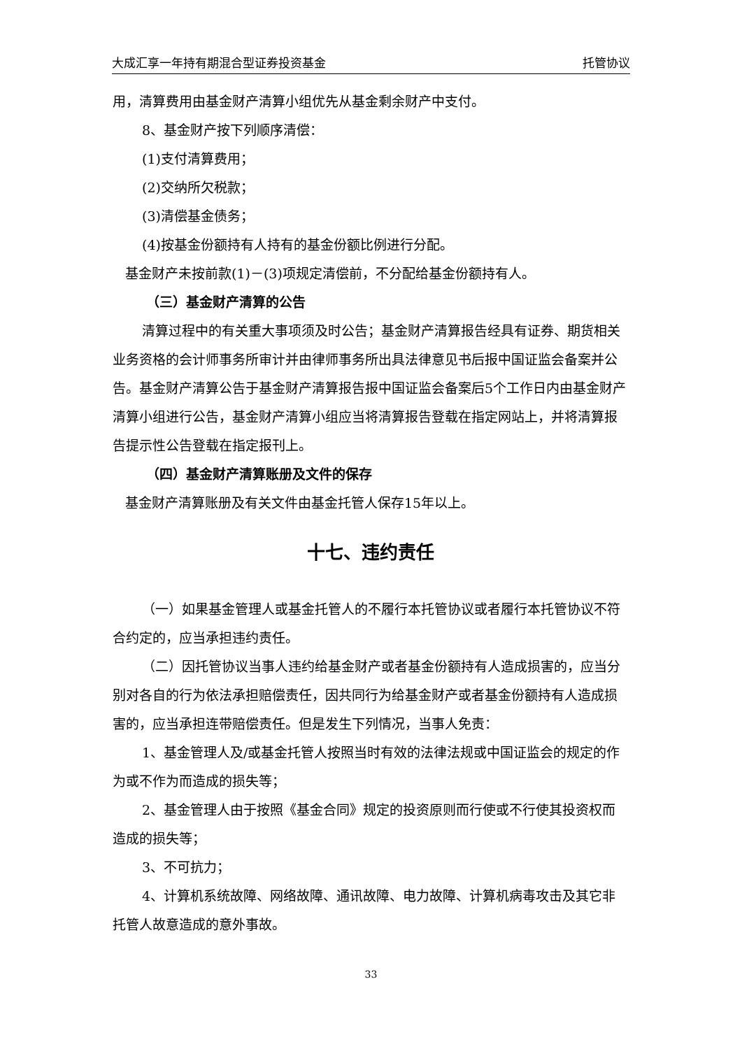大成汇享一年持有期混合型证券投资基金 托管协议
用，清算费用由基金财产清算小组优先从基金剩余财产中支付。
8、基金财产按下列顺序清偿：
(1)支付清算费用；
(2)交纳所欠税款；
(3)清偿基金债务；
(4)按基金份额持有人持有的基金份额比例进行分配。
基金财产未按前款(1)－(3)项规定清偿前，不分配给基金份额持有人。
（三）基金财产清算的公告
清算过程中的有关重大事项须及时公告；基金财产清算报告经具有证券、期货相关业务资格的会计师事务所审计并由律师事务所出具法律意见书后报中国证监会备案并公告。基金财产清算公告于基金财产清算报告报中国证监会备案后5个工作日内由基金财产清算小组进行公告，基金财产清算小组应当将清算报告登载在指定网站上，并将清算报告提示性公告登载在指定报刊上。
（四）基金财产清算账册及文件的保存
基金财产清算账册及有关文件由基金托管人保存15年以上。
十七、违约责任
（一）如果基金管理人或基金托管人的不履行本托管协议或者履行本托管协议不符合约定的，应当承担违约责任。
（二）因托管协议当事人违约给基金财产或者基金份额持有人造成损害的，应当分别对各自的行为依法承担赔偿责任，因共同行为给基金财产或者基金份额持有人造成损害的，应当承担连带赔偿责任。但是发生下列情况，当事人免责：
1、基金管理人及/或基金托管人按照当时有效的法律法规或中国证监会的规定的作为或不作为而造成的损失等；
2、基金管理人由于按照《基金合同》规定的投资原则而行使或不行使其投资权而造成的损失等；
3、不可抗力；
4、计算机系统故障、网络故障、通讯故障、电力故障、计算机病毒攻击及其它非托管人故意造成的意外事故。
33